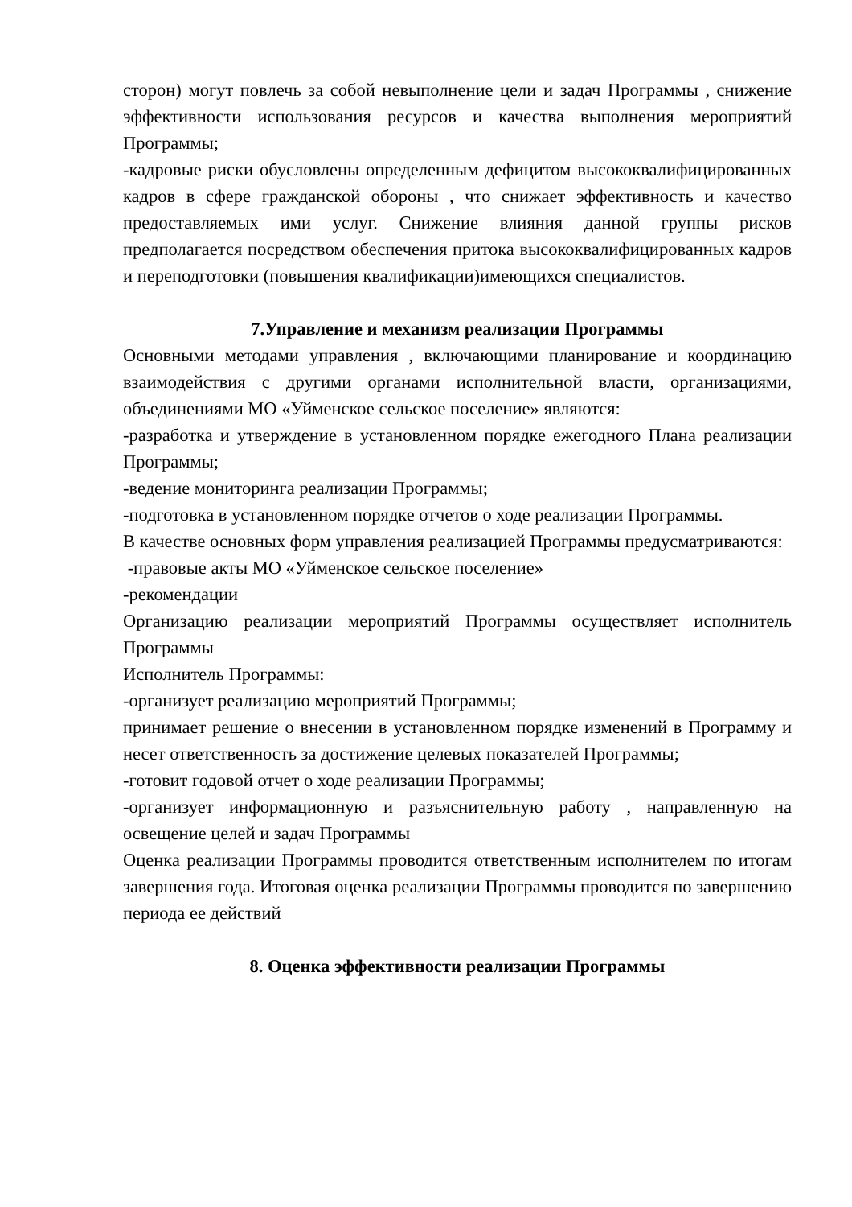сторон) могут повлечь за собой невыполнение цели и задач Программы , снижение эффективности использования ресурсов и качества выполнения мероприятий Программы;
-кадровые риски обусловлены определенным дефицитом высококвалифицированных кадров в сфере гражданской обороны , что снижает эффективность и качество предоставляемых ими услуг. Снижение влияния данной группы рисков предполагается посредством обеспечения притока высококвалифицированных кадров и переподготовки (повышения квалификации)имеющихся специалистов.
7.Управление и механизм реализации Программы
Основными методами управления , включающими планирование и координацию взаимодействия с другими органами исполнительной власти, организациями, объединениями МО «Уйменское сельское поселение» являются:
-разработка и утверждение в установленном порядке ежегодного Плана реализации Программы;
-ведение мониторинга реализации Программы;
-подготовка в установленном порядке отчетов о ходе реализации Программы.
В качестве основных форм управления реализацией Программы предусматриваются:
-правовые акты МО «Уйменское сельское поселение»
-рекомендации
Организацию реализации мероприятий Программы осуществляет исполнитель Программы
Исполнитель Программы:
-организует реализацию мероприятий Программы;
принимает решение о внесении в установленном порядке изменений в Программу и несет ответственность за достижение целевых показателей Программы;
-готовит годовой отчет о ходе реализации Программы;
-организует информационную и разъяснительную работу , направленную на освещение целей и задач Программы
Оценка реализации Программы проводится ответственным исполнителем по итогам завершения года. Итоговая оценка реализации Программы проводится по завершению периода ее действий
8. Оценка эффективности реализации Программы